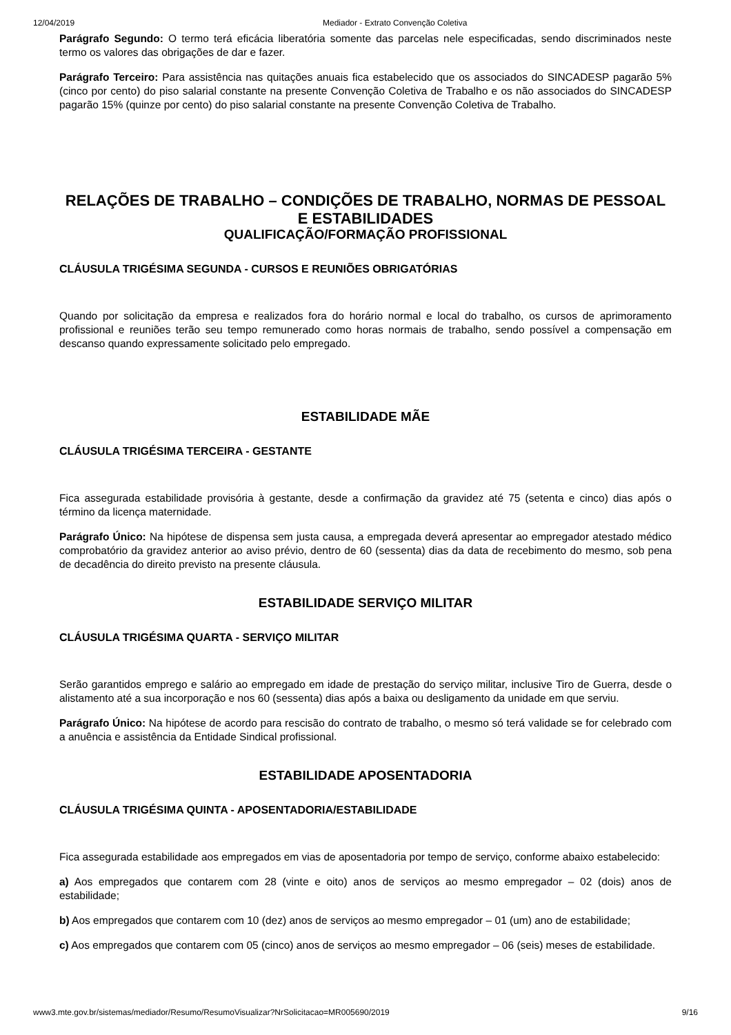12/04/2019 Mediador - Extrato Convenção Coletiva
Parágrafo Segundo: O termo terá eficácia liberatória somente das parcelas nele especificadas, sendo discriminados neste termo os valores das obrigações de dar e fazer.
Parágrafo Terceiro: Para assistência nas quitações anuais fica estabelecido que os associados do SINCADESP pagarão 5% (cinco por cento) do piso salarial constante na presente Convenção Coletiva de Trabalho e os não associados do SINCADESP pagarão 15% (quinze por cento) do piso salarial constante na presente Convenção Coletiva de Trabalho.
RELAÇÕES DE TRABALHO – CONDIÇÕES DE TRABALHO, NORMAS DE PESSOAL E ESTABILIDADES
QUALIFICAÇÃO/FORMAÇÃO PROFISSIONAL
CLÁUSULA TRIGÉSIMA SEGUNDA - CURSOS E REUNIÕES OBRIGATÓRIAS
Quando por solicitação da empresa e realizados fora do horário normal e local do trabalho, os cursos de aprimoramento profissional e reuniões terão seu tempo remunerado como horas normais de trabalho, sendo possível a compensação em descanso quando expressamente solicitado pelo empregado.
ESTABILIDADE MÃE
CLÁUSULA TRIGÉSIMA TERCEIRA - GESTANTE
Fica assegurada estabilidade provisória à gestante, desde a confirmação da gravidez até 75 (setenta e cinco) dias após o término da licença maternidade.
Parágrafo Único: Na hipótese de dispensa sem justa causa, a empregada deverá apresentar ao empregador atestado médico comprobatório da gravidez anterior ao aviso prévio, dentro de 60 (sessenta) dias da data de recebimento do mesmo, sob pena de decadência do direito previsto na presente cláusula.
ESTABILIDADE SERVIÇO MILITAR
CLÁUSULA TRIGÉSIMA QUARTA - SERVIÇO MILITAR
Serão garantidos emprego e salário ao empregado em idade de prestação do serviço militar, inclusive Tiro de Guerra, desde o alistamento até a sua incorporação e nos 60 (sessenta) dias após a baixa ou desligamento da unidade em que serviu.
Parágrafo Único: Na hipótese de acordo para rescisão do contrato de trabalho, o mesmo só terá validade se for celebrado com a anuência e assistência da Entidade Sindical profissional.
ESTABILIDADE APOSENTADORIA
CLÁUSULA TRIGÉSIMA QUINTA - APOSENTADORIA/ESTABILIDADE
Fica assegurada estabilidade aos empregados em vias de aposentadoria por tempo de serviço, conforme abaixo estabelecido:
a) Aos empregados que contarem com 28 (vinte e oito) anos de serviços ao mesmo empregador – 02 (dois) anos de estabilidade;
b) Aos empregados que contarem com 10 (dez) anos de serviços ao mesmo empregador – 01 (um) ano de estabilidade;
c) Aos empregados que contarem com 05 (cinco) anos de serviços ao mesmo empregador – 06 (seis) meses de estabilidade.
www3.mte.gov.br/sistemas/mediador/Resumo/ResumoVisualizar?NrSolicitacao=MR005690/2019 9/16